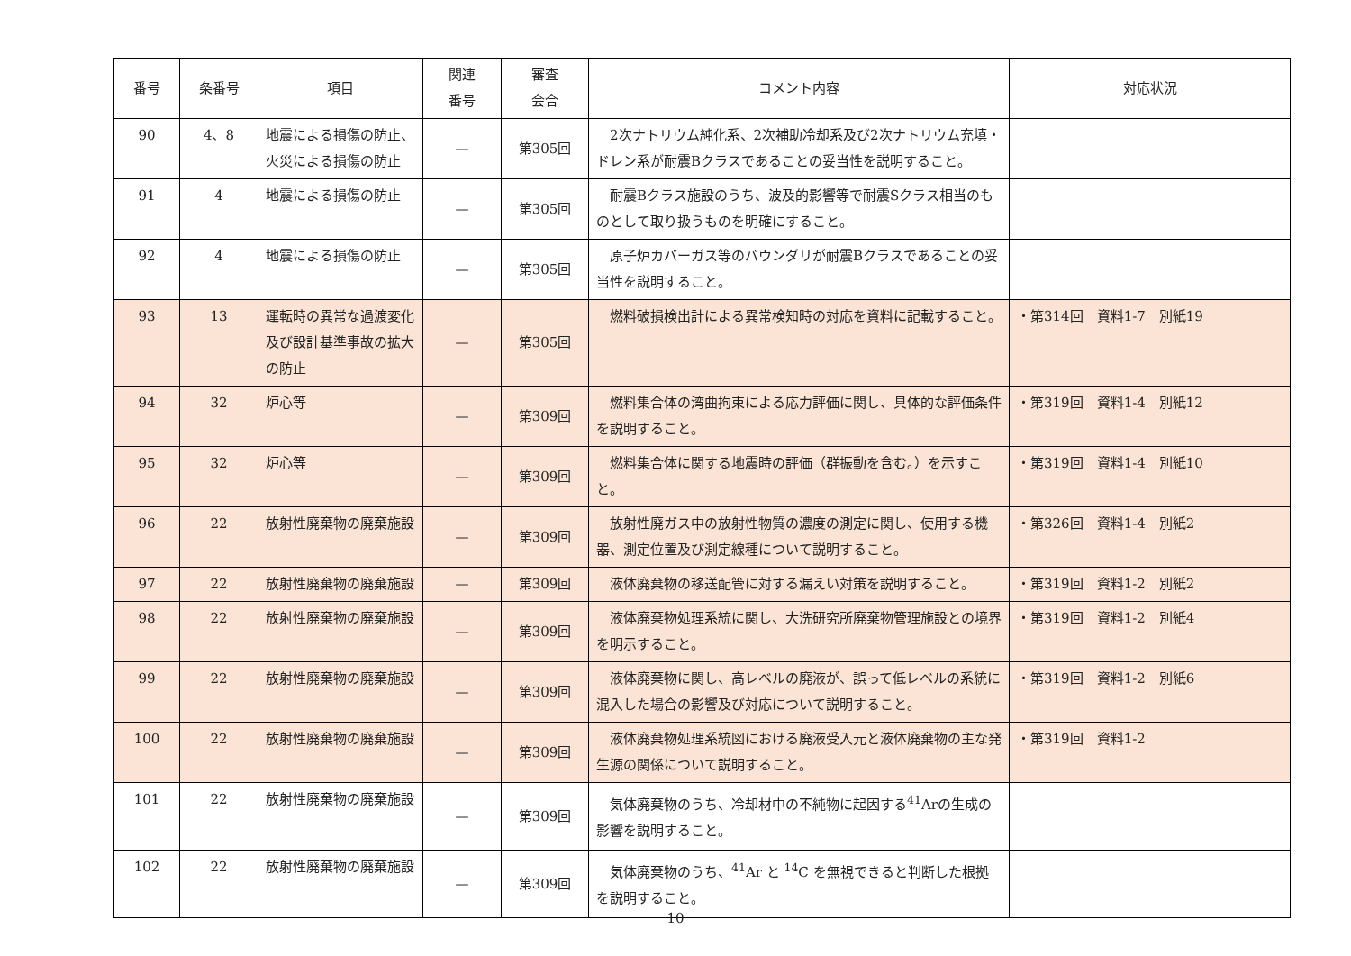| 番号 | 条番号 | 項目 | 関連 番号 | 審査 会合 | コメント内容 | 対応状況 |
| --- | --- | --- | --- | --- | --- | --- |
| 90 | 4、8 | 地震による損傷の防止、火災による損傷の防止 | — | 第305回 | 2次ナトリウム純化系、2次補助冷却系及び2次ナトリウム充填・ドレン系が耐震Bクラスであることの妥当性を説明すること。 | |
| 91 | 4 | 地震による損傷の防止 | — | 第305回 | 耐震Bクラス施設のうち、波及的影響等で耐震Sクラス相当のものとして取り扱うものを明確にすること。 | |
| 92 | 4 | 地震による損傷の防止 | — | 第305回 | 原子炉カバーガス等のバウンダリが耐震Bクラスであることの妥当性を説明すること。 | |
| 93 | 13 | 運転時の異常な過渡変化及び設計基準事故の拡大の防止 | — | 第305回 | 燃料破損検出計による異常検知時の対応を資料に記載すること。 | ・第314回 資料1-7 別紙19 |
| 94 | 32 | 炉心等 | — | 第309回 | 燃料集合体の湾曲拘束による応力評価に関し、具体的な評価条件を説明すること。 | ・第319回 資料1-4 別紙12 |
| 95 | 32 | 炉心等 | — | 第309回 | 燃料集合体に関する地震時の評価（群振動を含む。）を示すこと。 | ・第319回 資料1-4 別紙10 |
| 96 | 22 | 放射性廃棄物の廃棄施設 | — | 第309回 | 放射性廃ガス中の放射性物質の濃度の測定に関し、使用する機器、測定位置及び測定線種について説明すること。 | ・第326回 資料1-4 別紙2 |
| 97 | 22 | 放射性廃棄物の廃棄施設 | — | 第309回 | 液体廃棄物の移送配管に対する漏えい対策を説明すること。 | ・第319回 資料1-2 別紙2 |
| 98 | 22 | 放射性廃棄物の廃棄施設 | — | 第309回 | 液体廃棄物処理系統に関し、大洗研究所廃棄物管理施設との境界を明示すること。 | ・第319回 資料1-2 別紙4 |
| 99 | 22 | 放射性廃棄物の廃棄施設 | — | 第309回 | 液体廃棄物に関し、高レベルの廃液が、誤って低レベルの系統に混入した場合の影響及び対応について説明すること。 | ・第319回 資料1-2 別紙6 |
| 100 | 22 | 放射性廃棄物の廃棄施設 | — | 第309回 | 液体廃棄物処理系統図における廃液受入元と液体廃棄物の主な発生源の関係について説明すること。 | ・第319回 資料1-2 |
| 101 | 22 | 放射性廃棄物の廃棄施設 | — | 第309回 | 気体廃棄物のうち、冷却材中の不純物に起因する<sup>41</sup>Arの生成の影響を説明すること。 | |
| 102 | 22 | 放射性廃棄物の廃棄施設 | — | 第309回 | 気体廃棄物のうち、<sup>41</sup>Ar と <sup>14</sup>C を無視できると判断した根拠を説明すること。 | |
10